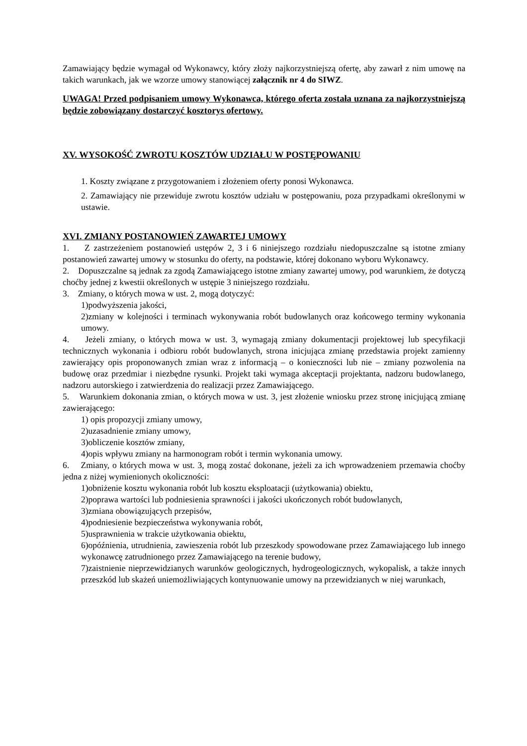Zamawiający będzie wymagał od Wykonawcy, który złoży najkorzystniejszą ofertę, aby zawarł z nim umowę na takich warunkach, jak we wzorze umowy stanowiącej załącznik nr 4 do SIWZ.
UWAGA! Przed podpisaniem umowy Wykonawca, którego oferta została uznana za najkorzystniejszą będzie zobowiązany dostarczyć kosztorys ofertowy.
XV. WYSOKOŚĆ ZWROTU KOSZTÓW UDZIAŁU W POSTĘPOWANIU
1. Koszty związane z przygotowaniem i złożeniem oferty ponosi Wykonawca.
2. Zamawiający nie przewiduje zwrotu kosztów udziału w postępowaniu, poza przypadkami określonymi w ustawie.
XVI. ZMIANY POSTANOWIEŃ ZAWARTEJ UMOWY
1. Z zastrzeżeniem postanowień ustępów 2, 3 i 6 niniejszego rozdziału niedopuszczalne są istotne zmiany postanowień zawartej umowy w stosunku do oferty, na podstawie, której dokonano wyboru Wykonawcy.
2. Dopuszczalne są jednak za zgodą Zamawiającego istotne zmiany zawartej umowy, pod warunkiem, że dotyczą choćby jednej z kwestii określonych w ustępie 3 niniejszego rozdziału.
3. Zmiany, o których mowa w ust. 2, mogą dotyczyć:
1)podwyższenia jakości,
2)zmiany w kolejności i terminach wykonywania robót budowlanych oraz końcowego terminy wykonania umowy.
4. Jeżeli zmiany, o których mowa w ust. 3, wymagają zmiany dokumentacji projektowej lub specyfikacji technicznych wykonania i odbioru robót budowlanych, strona inicjująca zmianę przedstawia projekt zamienny zawierający opis proponowanych zmian wraz z informacją – o konieczności lub nie – zmiany pozwolenia na budowę oraz przedmiar i niezbędne rysunki. Projekt taki wymaga akceptacji projektanta, nadzoru budowlanego, nadzoru autorskiego i zatwierdzenia do realizacji przez Zamawiającego.
5. Warunkiem dokonania zmian, o których mowa w ust. 3, jest złożenie wniosku przez stronę inicjującą zmianę zawierającego:
1) opis propozycji zmiany umowy,
2)uzasadnienie zmiany umowy,
3)obliczenie kosztów zmiany,
4)opis wpływu zmiany na harmonogram robót i termin wykonania umowy.
6. Zmiany, o których mowa w ust. 3, mogą zostać dokonane, jeżeli za ich wprowadzeniem przemawia choćby jedna z niżej wymienionych okoliczności:
1)obniżenie kosztu wykonania robót lub kosztu eksploatacji (użytkowania) obiektu,
2)poprawa wartości lub podniesienia sprawności i jakości ukończonych robót budowlanych,
3)zmiana obowiązujących przepisów,
4)podniesienie bezpieczeństwa wykonywania robót,
5)usprawnienia w trakcie użytkowania obiektu,
6)opóźnienia, utrudnienia, zawieszenia robót lub przeszkody spowodowane przez Zamawiającego lub innego wykonawcę zatrudnionego przez Zamawiającego na terenie budowy,
7)zaistnienie nieprzewidzianych warunków geologicznych, hydrogeologicznych, wykopalisk, a także innych przeszkód lub skażeń uniemożliwiających kontynuowanie umowy na przewidzianych w niej warunkach,